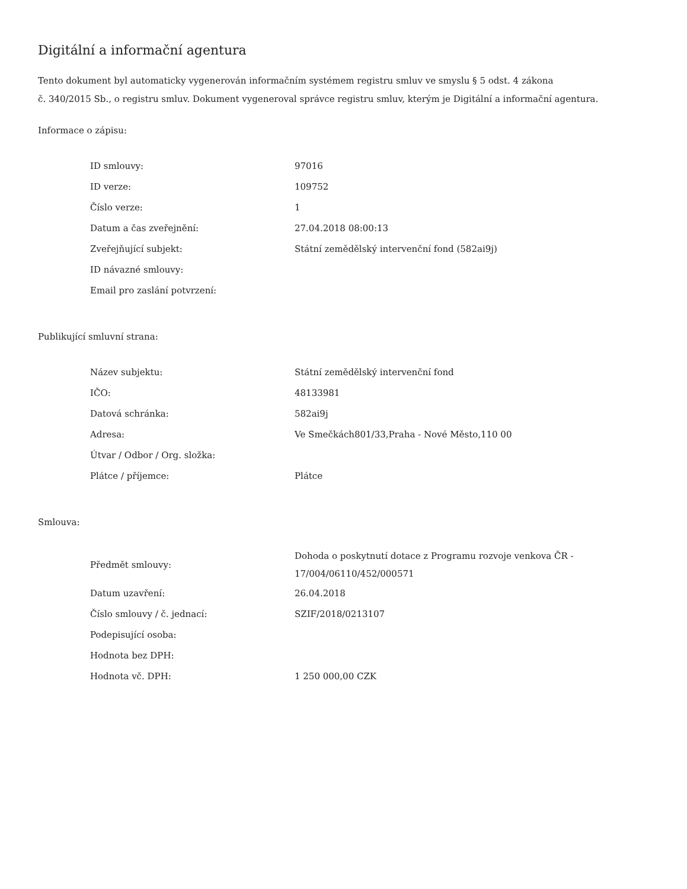Digitální a informační agentura
Tento dokument byl automaticky vygenerován informačním systémem registru smluv ve smyslu § 5 odst. 4 zákona
č. 340/2015 Sb., o registru smluv. Dokument vygeneroval správce registru smluv, kterým je Digitální a informační agentura.
Informace o zápisu:
| ID smlouvy: | 97016 |
| ID verze: | 109752 |
| Číslo verze: | 1 |
| Datum a čas zveřejnění: | 27.04.2018 08:00:13 |
| Zveřejňující subjekt: | Státní zemědělský intervenční fond (582ai9j) |
| ID návazné smlouvy: | |
| Email pro zaslání potvrzení: | |
Publikující smluvní strana:
| Název subjektu: | Státní zemědělský intervenční fond |
| IČO: | 48133981 |
| Datová schránka: | 582ai9j |
| Adresa: | Ve Smečkách801/33,Praha - Nové Město,110 00 |
| Útvar / Odbor / Org. složka: | |
| Plátce / příjemce: | Plátce |
Smlouva:
| Předmět smlouvy: | Dohoda o poskytnutí dotace z Programu rozvoje venkova ČR - 17/004/06110/452/000571 |
| Datum uzavření: | 26.04.2018 |
| Číslo smlouvy / č. jednací: | SZIF/2018/0213107 |
| Podepisující osoba: | |
| Hodnota bez DPH: | |
| Hodnota vč. DPH: | 1 250 000,00 CZK |